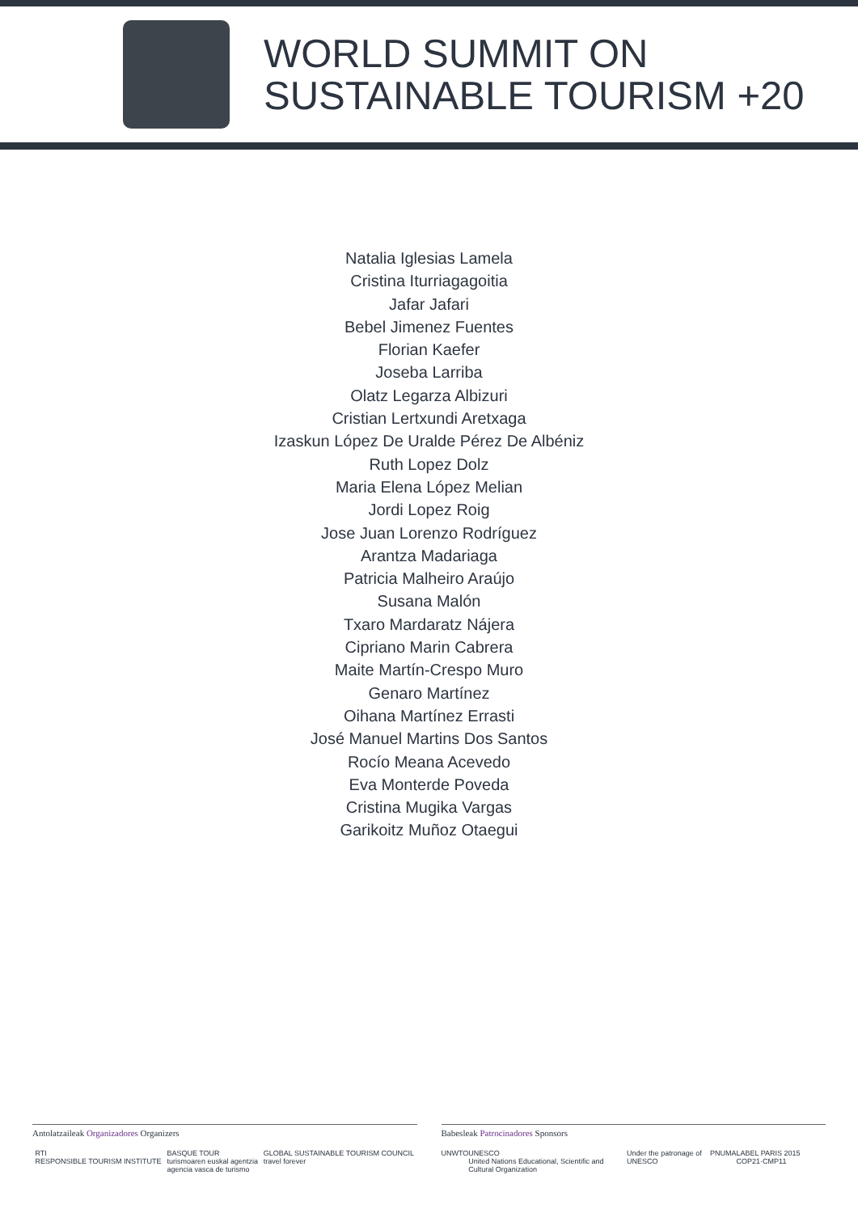WORLD SUMMIT ON
SUSTAINABLE TOURISM +20
Natalia Iglesias Lamela
Cristina Iturriagagoitia
Jafar Jafari
Bebel Jimenez Fuentes
Florian Kaefer
Joseba Larriba
Olatz Legarza Albizuri
Cristian Lertxundi Aretxaga
Izaskun López De Uralde Pérez De Albéniz
Ruth Lopez Dolz
Maria Elena López Melian
Jordi Lopez Roig
Jose Juan Lorenzo Rodríguez
Arantza Madariaga
Patricia Malheiro Araújo
Susana Malón
Txaro Mardaratz Nájera
Cipriano Marin Cabrera
Maite Martín-Crespo Muro
Genaro Martínez
Oihana Martínez Errasti
José Manuel Martins Dos Santos
Rocío Meana Acevedo
Eva Monterde Poveda
Cristina Mugika Vargas
Garikoitz Muñoz Otaegui
Antolatzaileak Organizadores Organizers
RTI
RESPONSIBLE TOURISM INSTITUTE
BASQUE TOUR
turismoaren euskal agentzia
agencia vasca de turismo
GLOBAL SUSTAINABLE TOURISM COUNCIL
travel forever
Babesleak Patrocinadores Sponsors
UNWTO UNESCO
United Nations Educational, Scientific and Cultural Organization
Under the patronage of UNESCO PNUMA LABEL PARIS 2015 COP21·CMP11